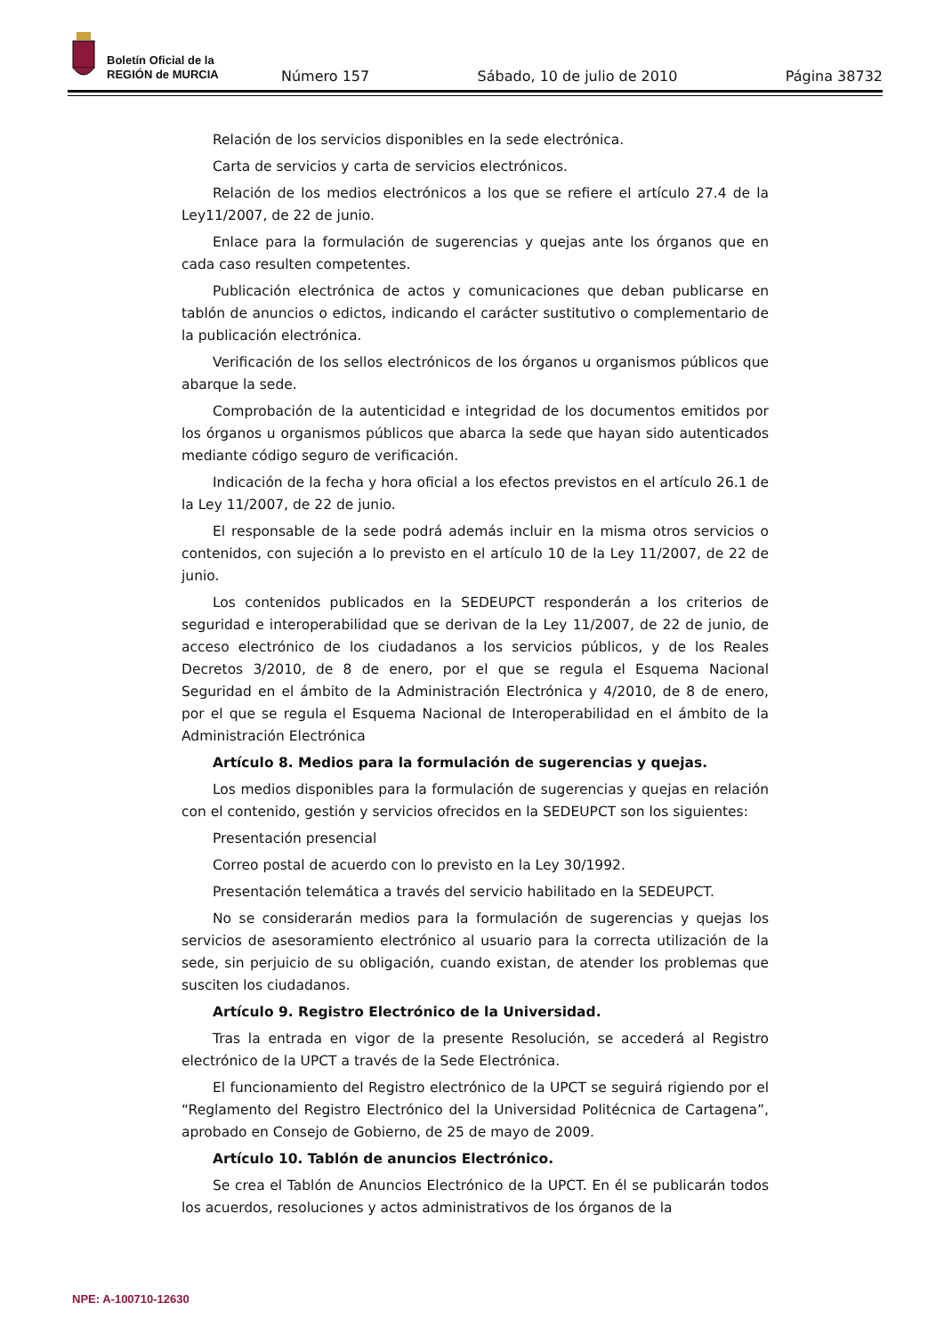Boletín Oficial de la
REGIÓN de MURCIA
Número 157 Sábado, 10 de julio de 2010 Página 38732
Relación de los servicios disponibles en la sede electrónica.
Carta de servicios y carta de servicios electrónicos.
Relación de los medios electrónicos a los que se refiere el artículo 27.4 de la Ley11/2007, de 22 de junio.
Enlace para la formulación de sugerencias y quejas ante los órganos que en cada caso resulten competentes.
Publicación electrónica de actos y comunicaciones que deban publicarse en tablón de anuncios o edictos, indicando el carácter sustitutivo o complementario de la publicación electrónica.
Verificación de los sellos electrónicos de los órganos u organismos públicos que abarque la sede.
Comprobación de la autenticidad e integridad de los documentos emitidos por los órganos u organismos públicos que abarca la sede que hayan sido autenticados mediante código seguro de verificación.
Indicación de la fecha y hora oficial a los efectos previstos en el artículo 26.1 de la Ley 11/2007, de 22 de junio.
El responsable de la sede podrá además incluir en la misma otros servicios o contenidos, con sujeción a lo previsto en el artículo 10 de la Ley 11/2007, de 22 de junio.
Los contenidos publicados en la SEDEUPCT responderán a los criterios de seguridad e interoperabilidad que se derivan de la Ley 11/2007, de 22 de junio, de acceso electrónico de los ciudadanos a los servicios públicos, y de los Reales Decretos 3/2010, de 8 de enero, por el que se regula el Esquema Nacional Seguridad en el ámbito de la Administración Electrónica y 4/2010, de 8 de enero, por el que se regula el Esquema Nacional de Interoperabilidad en el ámbito de la Administración Electrónica
Artículo 8. Medios para la formulación de sugerencias y quejas.
Los medios disponibles para la formulación de sugerencias y quejas en relación con el contenido, gestión y servicios ofrecidos en la SEDEUPCT son los siguientes:
Presentación presencial
Correo postal de acuerdo con lo previsto en la Ley 30/1992.
Presentación telemática a través del servicio habilitado en la SEDEUPCT.
No se considerarán medios para la formulación de sugerencias y quejas los servicios de asesoramiento electrónico al usuario para la correcta utilización de la sede, sin perjuicio de su obligación, cuando existan, de atender los problemas que susciten los ciudadanos.
Artículo 9. Registro Electrónico de la Universidad.
Tras la entrada en vigor de la presente Resolución, se accederá al Registro electrónico de la UPCT a través de la Sede Electrónica.
El funcionamiento del Registro electrónico de la UPCT se seguirá rigiendo por el “Reglamento del Registro Electrónico del la Universidad Politécnica de Cartagena”, aprobado en Consejo de Gobierno, de 25 de mayo de 2009.
Artículo 10. Tablón de anuncios Electrónico.
Se crea el Tablón de Anuncios Electrónico de la UPCT. En él se publicarán todos los acuerdos, resoluciones y actos administrativos de los órganos de la
NPE: A-100710-12630